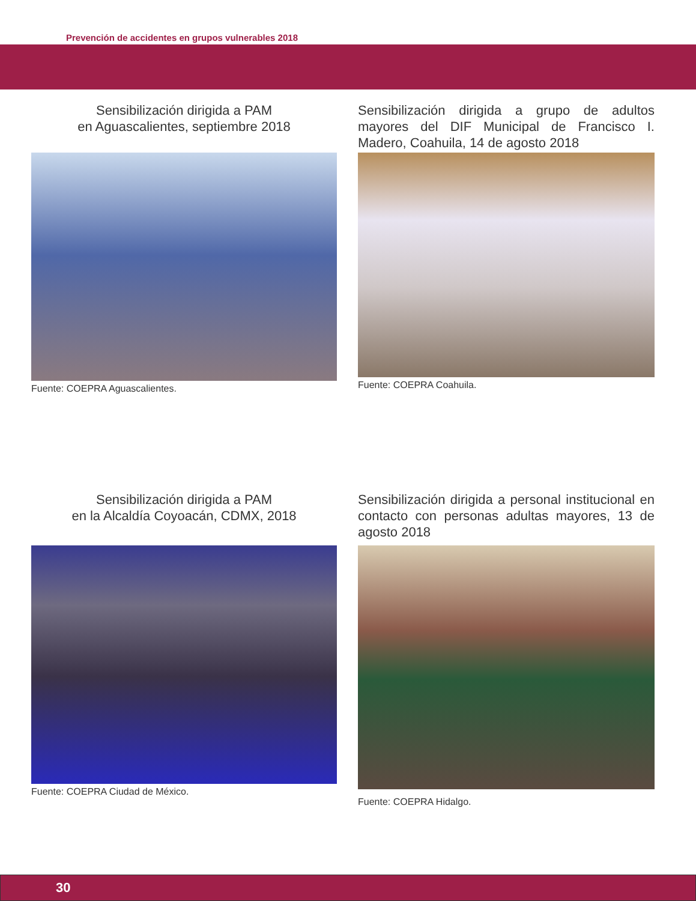Prevención de accidentes en grupos vulnerables 2018
Sensibilización dirigida a PAM
en Aguascalientes, septiembre 2018
Fuente: COEPRA Aguascalientes.
Sensibilización dirigida a grupo de adultos mayores del DIF Municipal de Francisco I. Madero, Coahuila, 14 de agosto 2018
Fuente: COEPRA Coahuila.
Sensibilización dirigida a PAM
en la Alcaldía Coyoacán, CDMX, 2018
Fuente: COEPRA Ciudad de México.
Sensibilización dirigida a personal institucional en contacto con personas adultas mayores, 13 de agosto 2018
Fuente: COEPRA Hidalgo.
30